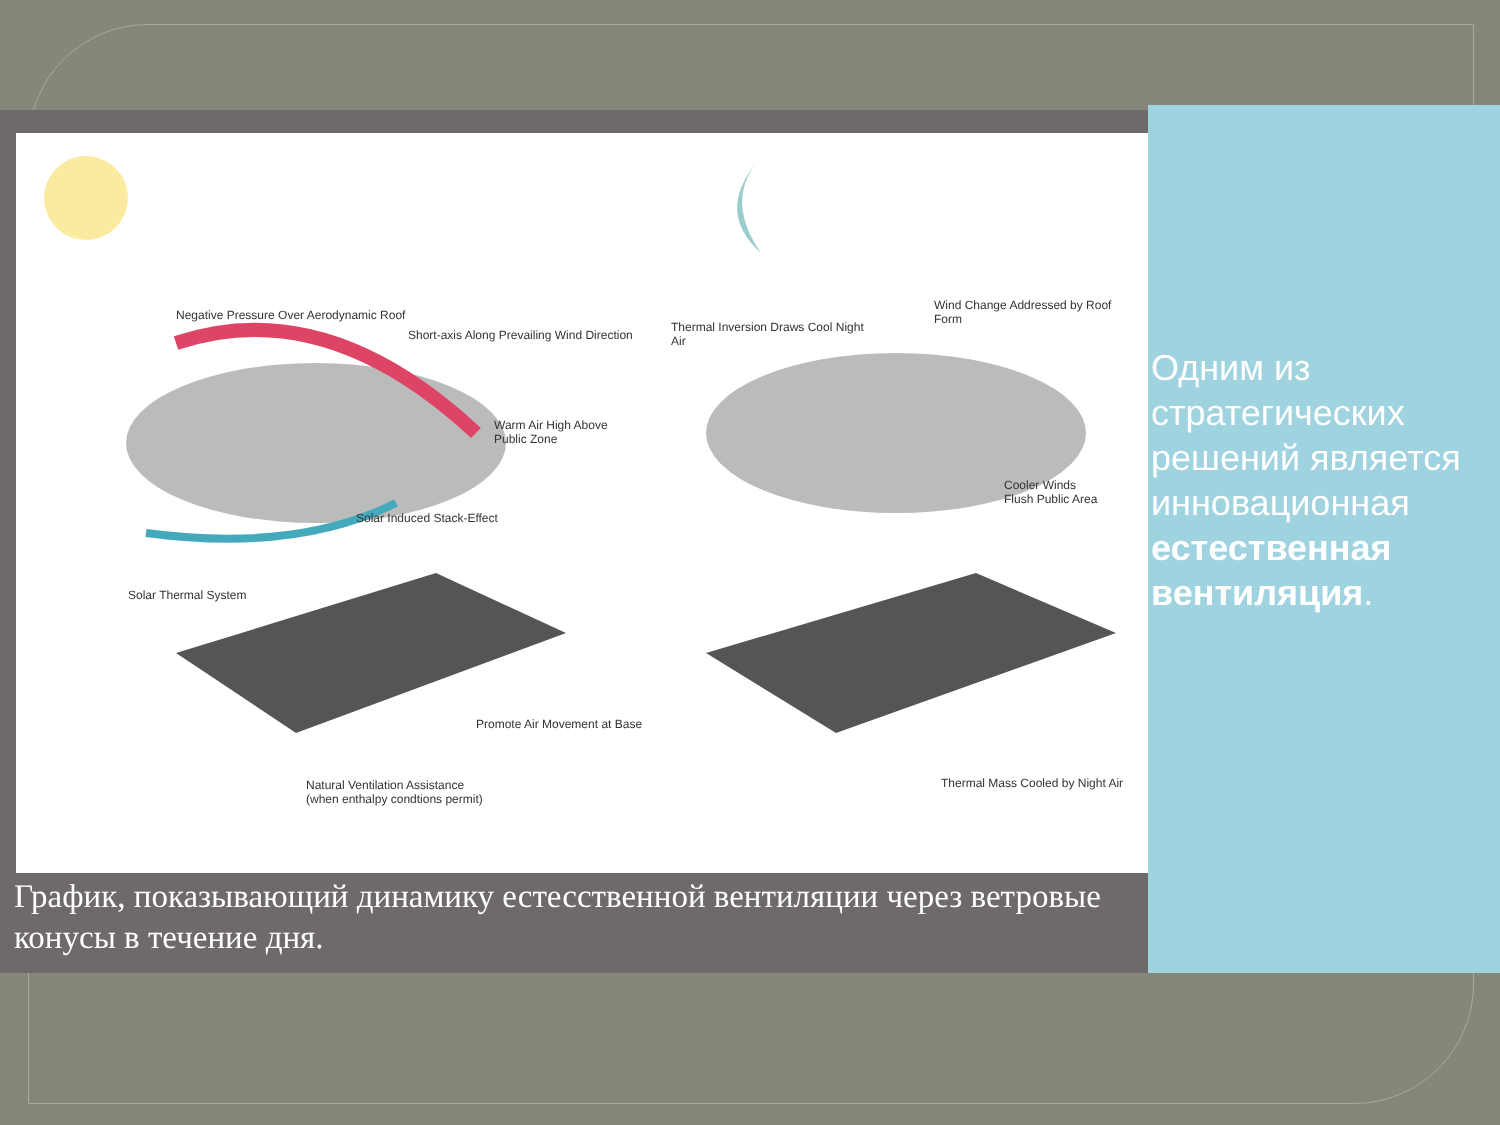Negative Pressure Over Aerodynamic Roof
Short-axis Along Prevailing Wind Direction
Warm Air High Above
Public Zone
Solar Induced Stack-Effect
Solar Thermal System
Promote Air Movement at Base
Natural Ventilation Assistance
(when enthalpy condtions permit)
Thermal Inversion Draws Cool Night
Air
Wind Change Addressed by Roof
Form
Cooler Winds
Flush Public Area
Thermal Mass Cooled by Night Air
График, показывающий динамику естесственной вентиляции через ветровые конусы в течение дня.
Одним из стратегических решений является инновационная естественная вентиляция.